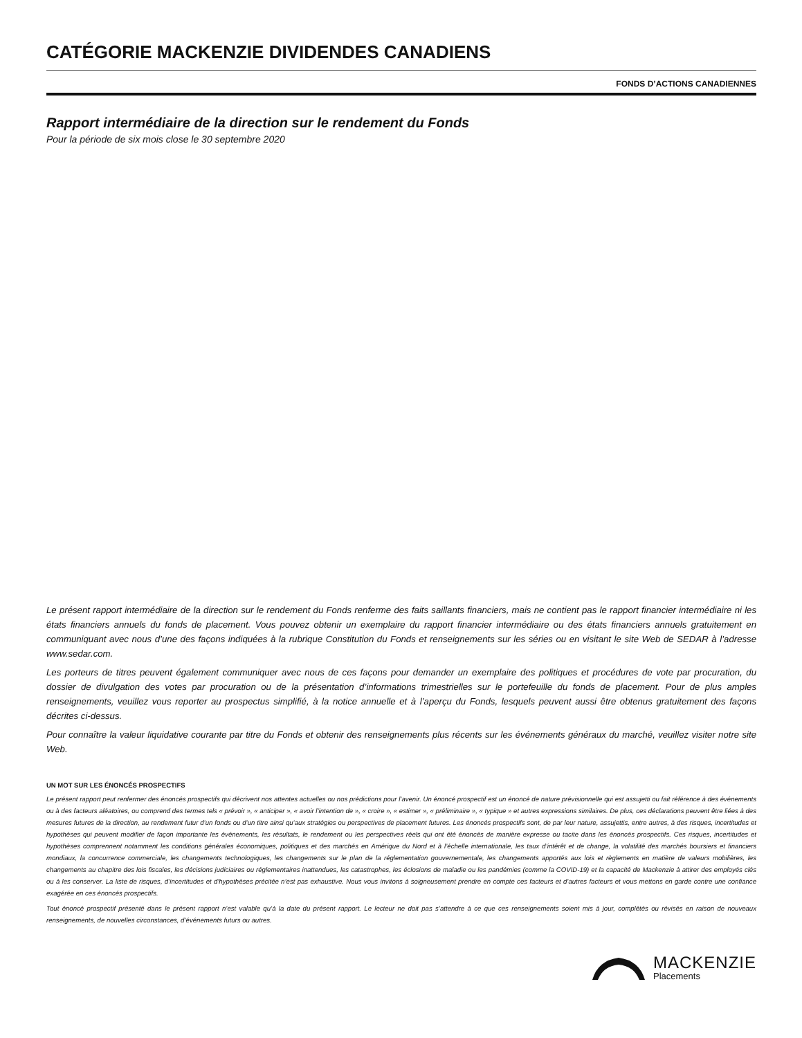CATÉGORIE MACKENZIE DIVIDENDES CANADIENS
FONDS D’ACTIONS CANADIENNES
Rapport intermédiaire de la direction sur le rendement du Fonds
Pour la période de six mois close le 30 septembre 2020
Le présent rapport intermédiaire de la direction sur le rendement du Fonds renferme des faits saillants financiers, mais ne contient pas le rapport financier intermédiaire ni les états financiers annuels du fonds de placement. Vous pouvez obtenir un exemplaire du rapport financier intermédiaire ou des états financiers annuels gratuitement en communiquant avec nous d’une des façons indiquées à la rubrique Constitution du Fonds et renseignements sur les séries ou en visitant le site Web de SEDAR à l’adresse www.sedar.com.
Les porteurs de titres peuvent également communiquer avec nous de ces façons pour demander un exemplaire des politiques et procédures de vote par procuration, du dossier de divulgation des votes par procuration ou de la présentation d’informations trimestrielles sur le portefeuille du fonds de placement. Pour de plus amples renseignements, veuillez vous reporter au prospectus simplifié, à la notice annuelle et à l’aperçu du Fonds, lesquels peuvent aussi être obtenus gratuitement des façons décrites ci-dessus.
Pour connaître la valeur liquidative courante par titre du Fonds et obtenir des renseignements plus récents sur les événements généraux du marché, veuillez visiter notre site Web.
UN MOT SUR LES ÉNONCÉS PROSPECTIFS
Le présent rapport peut renfermer des énoncés prospectifs qui décrivent nos attentes actuelles ou nos prédictions pour l’avenir. Un énoncé prospectif est un énoncé de nature prévisionnelle qui est assujetti ou fait référence à des événements ou à des facteurs aléatoires, ou comprend des termes tels « prévoir », « anticiper », « avoir l’intention de », « croire », « estimer », « préliminaire », « typique » et autres expressions similaires. De plus, ces déclarations peuvent être liées à des mesures futures de la direction, au rendement futur d’un fonds ou d’un titre ainsi qu’aux stratégies ou perspectives de placement futures. Les énoncés prospectifs sont, de par leur nature, assujettis, entre autres, à des risques, incertitudes et hypothèses qui peuvent modifier de façon importante les événements, les résultats, le rendement ou les perspectives réels qui ont été énoncés de manière expresse ou tacite dans les énoncés prospectifs. Ces risques, incertitudes et hypothèses comprennent notamment les conditions générales économiques, politiques et des marchés en Amérique du Nord et à l’échelle internationale, les taux d’intérêt et de change, la volatilité des marchés boursiers et financiers mondiaux, la concurrence commerciale, les changements technologiques, les changements sur le plan de la réglementation gouvernementale, les changements apportés aux lois et règlements en matière de valeurs mobilières, les changements au chapitre des lois fiscales, les décisions judiciaires ou réglementaires inattendues, les catastrophes, les éclosions de maladie ou les pandémies (comme la COVID-19) et la capacité de Mackenzie à attirer des employés clés ou à les conserver. La liste de risques, d’incertitudes et d’hypothèses précitée n’est pas exhaustive. Nous vous invitons à soigneusement prendre en compte ces facteurs et d’autres facteurs et vous mettons en garde contre une confiance exagérée en ces énoncés prospectifs.
Tout énoncé prospectif présenté dans le présent rapport n’est valable qu’à la date du présent rapport. Le lecteur ne doit pas s’attendre à ce que ces renseignements soient mis à jour, complétés ou révisés en raison de nouveaux renseignements, de nouvelles circonstances, d’événements futurs ou autres.
MACKENZIE
Placements